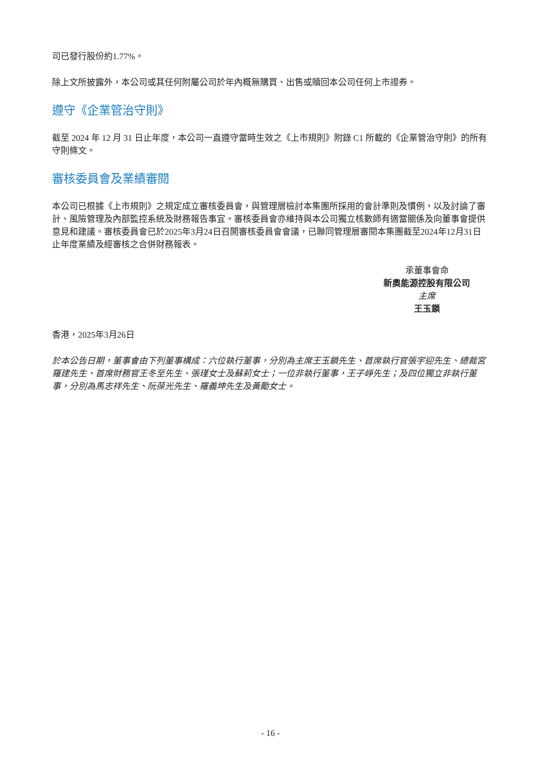司已發行股份約1.77%。
除上文所披露外，本公司或其任何附屬公司於年內概無購買、出售或贖回本公司任何上市證券。
遵守《企業管治守則》
截至 2024 年 12 月 31 日止年度，本公司一直遵守當時生效之《上市規則》附錄 C1 所載的《企業管治守則》的所有守則條文。
審核委員會及業績審閱
本公司已根據《上市規則》之規定成立審核委員會，與管理層檢討本集團所採用的會計準則及慣例，以及討論了審計、風險管理及內部監控系統及財務報告事宜。審核委員會亦維持與本公司獨立核數師有適當關係及向董事會提供意見和建議。審核委員會已於2025年3月24日召開審核委員會會議，已聯同管理層審閱本集團截至2024年12月31日止年度業績及經審核之合併財務報表。
承董事會命
新奧能源控股有限公司
主席
王玉鎖
香港，2025年3月26日
於本公告日期，董事會由下列董事構成：六位執行董事，分別為主席王玉鎖先生、首席執行官張宇迎先生、總裁宮羅建先生、首席財務官王冬至先生、張瑾女士及蘇莉女士；一位非執行董事，王子崢先生；及四位獨立非執行董事，分別為馬志祥先生、阮葆光先生、羅義坤先生及黃勵女士。
- 16 -